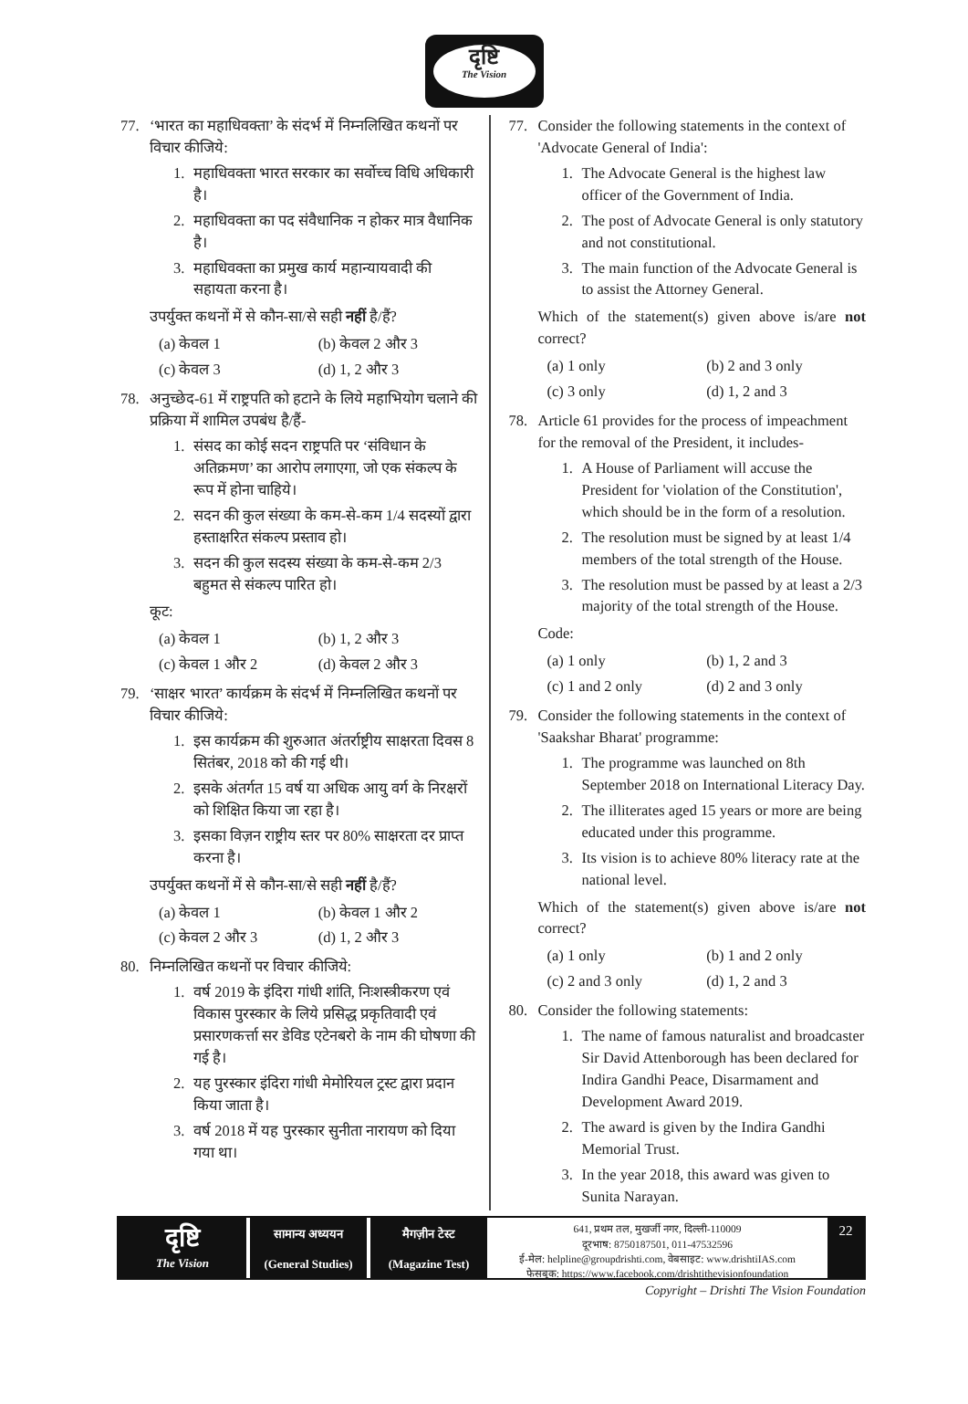दृष्टि
The Vision
77. ‘भारत का महाधिवक्ता’ के संदर्भ में निम्नलिखित कथनों पर विचार कीजिये:
1. महाधिवक्ता भारत सरकार का सर्वोच्च विधि अधिकारी है।
2. महाधिवक्ता का पद संवैधानिक न होकर मात्र वैधानिक है।
3. महाधिवक्ता का प्रमुख कार्य महान्यायवादी की सहायता करना है।
उपर्युक्त कथनों में से कौन-सा/से सही नहीं है/हैं?
(a) केवल 1 (b) केवल 2 और 3 (c) केवल 3 (d) 1, 2 और 3
78. अनुच्छेद-61 में राष्ट्रपति को हटाने के लिये महाभियोग चलाने की प्रक्रिया में शामिल उपबंध है/हैं-
1. संसद का कोई सदन राष्ट्रपति पर ‘संविधान के अतिक्रमण’ का आरोप लगाएगा, जो एक संकल्प के रूप में होना चाहिये।
2. सदन की कुल संख्या के कम-से-कम 1/4 सदस्यों द्वारा हस्ताक्षरित संकल्प प्रस्ताव हो।
3. सदन की कुल सदस्य संख्या के कम-से-कम 2/3 बहुमत से संकल्प पारित हो।
कूट:
(a) केवल 1 (b) 1, 2 और 3 (c) केवल 1 और 2 (d) केवल 2 और 3
79. ‘साक्षर भारत’ कार्यक्रम के संदर्भ में निम्नलिखित कथनों पर विचार कीजिये:
1. इस कार्यक्रम की शुरुआत अंतर्राष्ट्रीय साक्षरता दिवस 8 सितंबर, 2018 को की गई थी।
2. इसके अंतर्गत 15 वर्ष या अधिक आयु वर्ग के निरक्षरों को शिक्षित किया जा रहा है।
3. इसका विज़न राष्ट्रीय स्तर पर 80% साक्षरता दर प्राप्त करना है।
उपर्युक्त कथनों में से कौन-सा/से सही नहीं है/हैं?
(a) केवल 1 (b) केवल 1 और 2 (c) केवल 2 और 3 (d) 1, 2 और 3
80. निम्नलिखित कथनों पर विचार कीजिये:
1. वर्ष 2019 के इंदिरा गांधी शांति, निःशस्त्रीकरण एवं विकास पुरस्कार के लिये प्रसिद्ध प्रकृतिवादी एवं प्रसारणकर्त्ता सर डेविड एटेनबरो के नाम की घोषणा की गई है।
2. यह पुरस्कार इंदिरा गांधी मेमोरियल ट्रस्ट द्वारा प्रदान किया जाता है।
3. वर्ष 2018 में यह पुरस्कार सुनीता नारायण को दिया गया था।
77. Consider the following statements in the context of 'Advocate General of India':
1. The Advocate General is the highest law officer of the Government of India.
2. The post of Advocate General is only statutory and not constitutional.
3. The main function of the Advocate General is to assist the Attorney General.
Which of the statement(s) given above is/are not correct?
(a) 1 only (b) 2 and 3 only (c) 3 only (d) 1, 2 and 3
78. Article 61 provides for the process of impeachment for the removal of the President, it includes-
1. A House of Parliament will accuse the President for 'violation of the Constitution', which should be in the form of a resolution.
2. The resolution must be signed by at least 1/4 members of the total strength of the House.
3. The resolution must be passed by at least a 2/3 majority of the total strength of the House.
Code:
(a) 1 only (b) 1, 2 and 3 (c) 1 and 2 only (d) 2 and 3 only
79. Consider the following statements in the context of 'Saakshar Bharat' programme:
1. The programme was launched on 8th September 2018 on International Literacy Day.
2. The illiterates aged 15 years or more are being educated under this programme.
3. Its vision is to achieve 80% literacy rate at the national level.
Which of the statement(s) given above is/are not correct?
(a) 1 only (b) 1 and 2 only (c) 2 and 3 only (d) 1, 2 and 3
80. Consider the following statements:
1. The name of famous naturalist and broadcaster Sir David Attenborough has been declared for Indira Gandhi Peace, Disarmament and Development Award 2019.
2. The award is given by the Indira Gandhi Memorial Trust.
3. In the year 2018, this award was given to Sunita Narayan.
दृष्टि
The Vision
सामान्य अध्ययन
(General Studies)
मैगज़ीन टेस्ट
(Magazine Test)
641, प्रथम तल, मुखर्जी नगर, दिल्ली-110009
दूरभाष: 8750187501, 011-47532596
ई-मेल: helpline@groupdrishti.com, वेबसाइट: www.drishtiIAS.com
फेसबुक: https://www.facebook.com/drishtithevisionfoundation
22
Copyright – Drishti The Vision Foundation